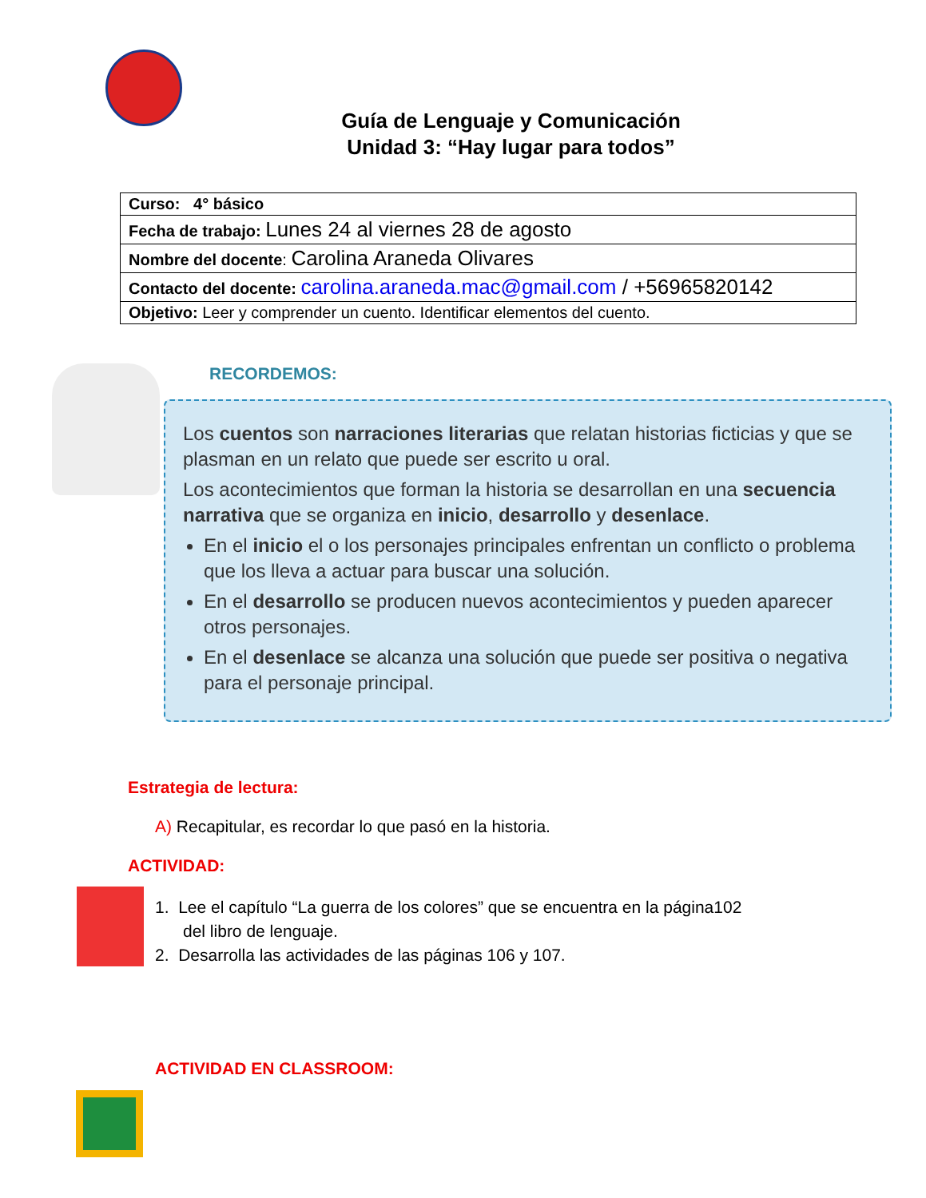Guía de Lenguaje y Comunicación
Unidad 3: “Hay lugar para todos”
| Curso: 4° básico |
| Fecha de trabajo: Lunes 24 al viernes 28 de agosto |
| Nombre del docente : Carolina Araneda Olivares |
| Contacto del docente: carolina.araneda.mac@gmail.com / +56965820142 |
| Objetivo: Leer y comprender un cuento. Identificar elementos del cuento. |
RECORDEMOS:
Los cuentos son narraciones literarias que relatan historias ficticias y que se plasman en un relato que puede ser escrito u oral.
Los acontecimientos que forman la historia se desarrollan en una secuencia narrativa que se organiza en inicio, desarrollo y desenlace.
En el inicio el o los personajes principales enfrentan un conflicto o problema que los lleva a actuar para buscar una solución.
En el desarrollo se producen nuevos acontecimientos y pueden aparecer otros personajes.
En el desenlace se alcanza una solución que puede ser positiva o negativa para el personaje principal.
Estrategia de lectura:
A) Recapitular, es recordar lo que pasó en la historia.
ACTIVIDAD:
1. Lee el capítulo “La guerra de los colores” que se encuentra en la página102
del libro de lenguaje.
2. Desarrolla las actividades de las páginas 106 y 107.
ACTIVIDAD EN CLASSROOM: